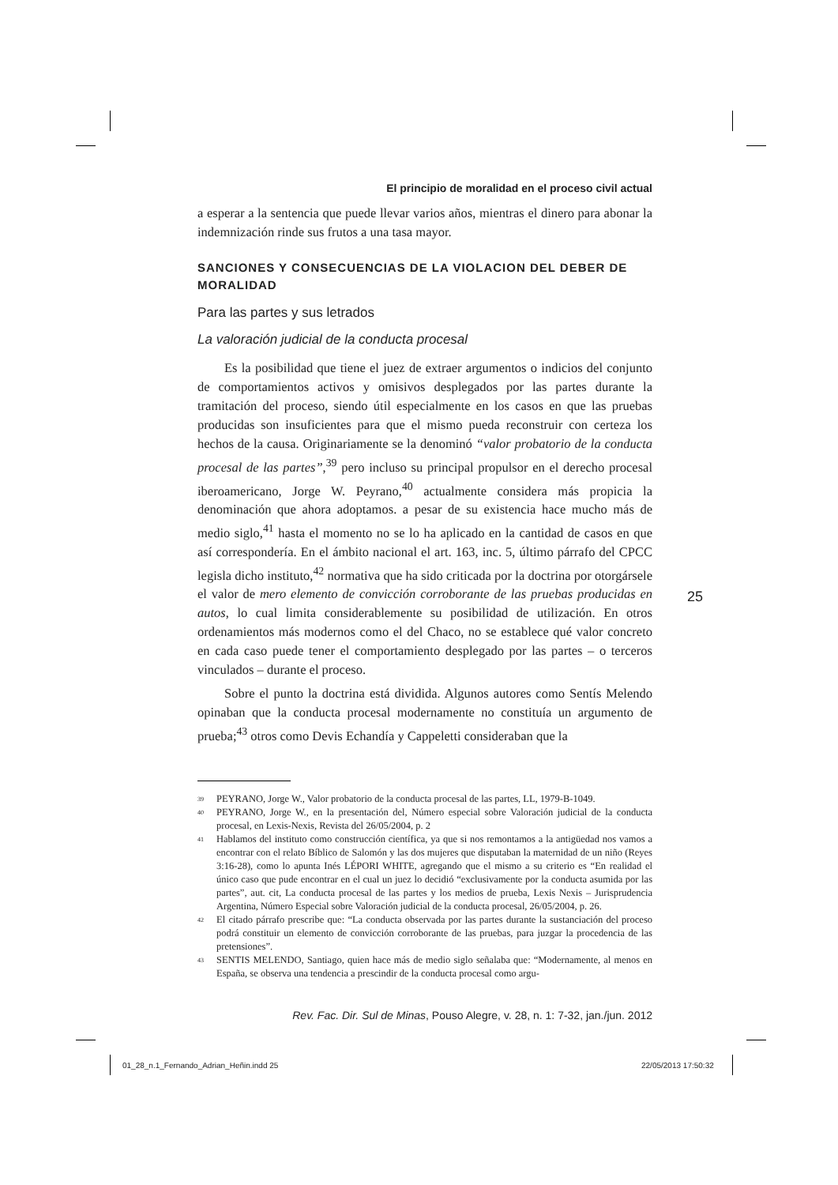El principio de moralidad en el proceso civil actual
a esperar a la sentencia que puede llevar varios años, mientras el dinero para abonar la indemnización rinde sus frutos a una tasa mayor.
SANCIONES Y CONSECUENCIAS DE LA VIOLACION DEL DEBER DE MORALIDAD
Para las partes y sus letrados
La valoración judicial de la conducta procesal
Es la posibilidad que tiene el juez de extraer argumentos o indicios del conjunto de comportamientos activos y omisivos desplegados por las partes durante la tramitación del proceso, siendo útil especialmente en los casos en que las pruebas producidas son insuficientes para que el mismo pueda reconstruir con certeza los hechos de la causa. Originariamente se la denominó “valor probatorio de la conducta procesal de las partes”,<sup>39</sup> pero incluso su principal propulsor en el derecho procesal iberoamericano, Jorge W. Peyrano,<sup>40</sup> actualmente considera más propicia la denominación que ahora adoptamos. a pesar de su existencia hace mucho más de medio siglo,<sup>41</sup> hasta el momento no se lo ha aplicado en la cantidad de casos en que así correspondería. En el ámbito nacional el art. 163, inc. 5, último párrafo del CPCC legisla dicho instituto,<sup>42</sup> normativa que ha sido criticada por la doctrina por otorgársele el valor de mero elemento de convicción corroborante de las pruebas producidas en autos, lo cual limita considerablemente su posibilidad de utilización. En otros ordenamientos más modernos como el del Chaco, no se establece qué valor concreto en cada caso puede tener el comportamiento desplegado por las partes – o terceros vinculados – durante el proceso.
Sobre el punto la doctrina está dividida. Algunos autores como Sentís Melendo opinaban que la conducta procesal modernamente no constituía un argumento de prueba;<sup>43</sup> otros como Devis Echandía y Cappeletti consideraban que la
39 PEYRANO, Jorge W., Valor probatorio de la conducta procesal de las partes, LL, 1979-B-1049.
40 PEYRANO, Jorge W., en la presentación del, Número especial sobre Valoración judicial de la conducta procesal, en Lexis-Nexis, Revista del 26/05/2004, p. 2
41 Hablamos del instituto como construcción científica, ya que si nos remontamos a la antigüedad nos vamos a encontrar con el relato Bíblico de Salomón y las dos mujeres que disputaban la maternidad de un niño (Reyes 3:16-28), como lo apunta Inés LÉPORI WHITE, agregando que el mismo a su criterio es “En realidad el único caso que pude encontrar en el cual un juez lo decidió “exclusivamente por la conducta asumida por las partes”, aut. cit, La conducta procesal de las partes y los medios de prueba, Lexis Nexis – Jurisprudencia Argentina, Número Especial sobre Valoración judicial de la conducta procesal, 26/05/2004, p. 26.
42 El citado párrafo prescribe que: “La conducta observada por las partes durante la sustanciación del proceso podrá constituir un elemento de convicción corroborante de las pruebas, para juzgar la procedencia de las pretensiones”.
43 SENTIS MELENDO, Santiago, quien hace más de medio siglo señalaba que: “Modernamente, al menos en España, se observa una tendencia a prescindir de la conducta procesal como argu-
Rev. Fac. Dir. Sul de Minas, Pouso Alegre, v. 28, n. 1: 7-32, jan./jun. 2012
25
01_28_n.1_Fernando_Adrian_Heñin.indd 25
22/05/2013 17:50:32